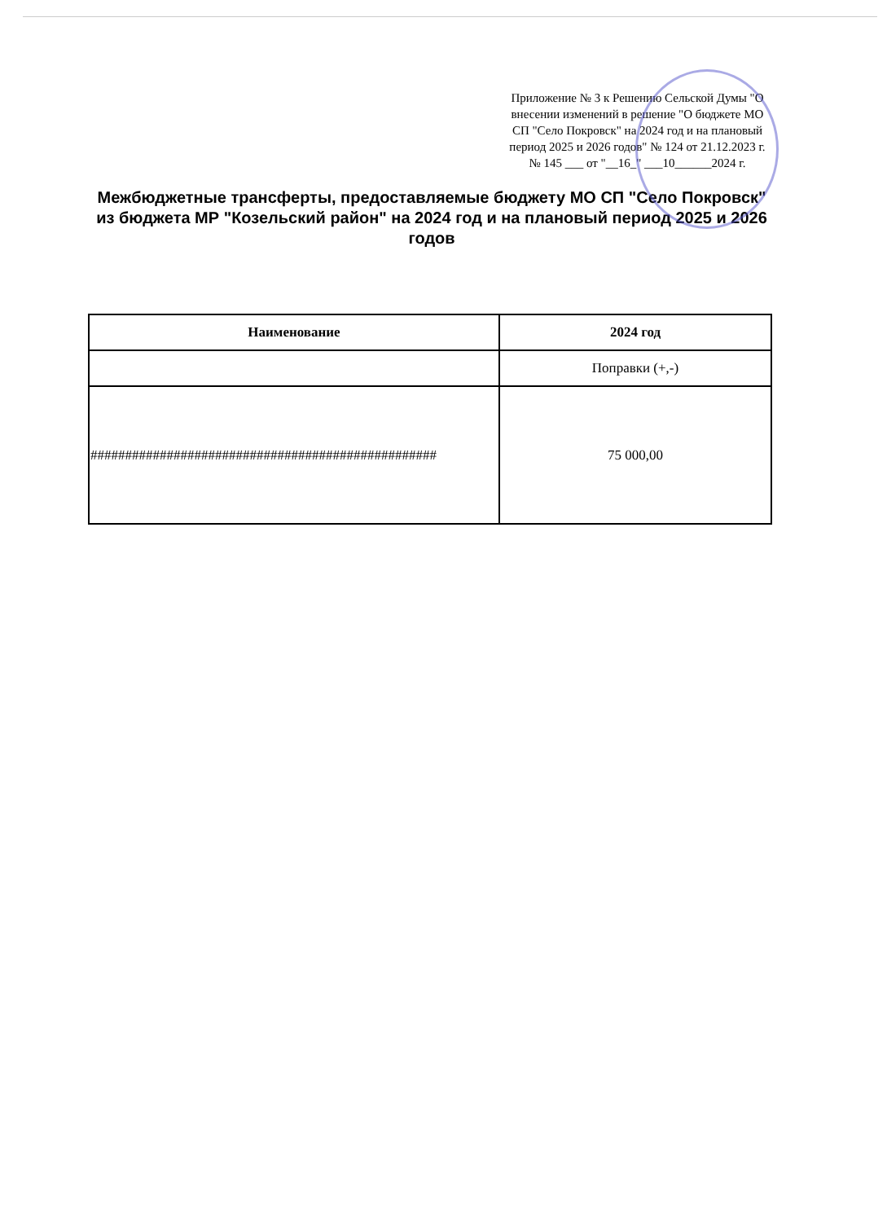Приложение № 3 к Решению Сельской Думы "О внесении изменений в решение "О бюджете МО СП "Село Покровск" на 2024 год и на плановый период 2025 и 2026 годов" № 124 от 21.12.2023 г. № 145 ___ от "__16_" ___10______2024 г.
Межбюджетные трансферты, предоставляемые бюджету МО СП "Село Покровск" из бюджета МР "Козельский район" на 2024 год и на плановый период 2025 и 2026 годов
| Наименование | 2024 год |
| --- | --- |
| | Поправки (+,-) |
| ################################################## | 75 000,00 |